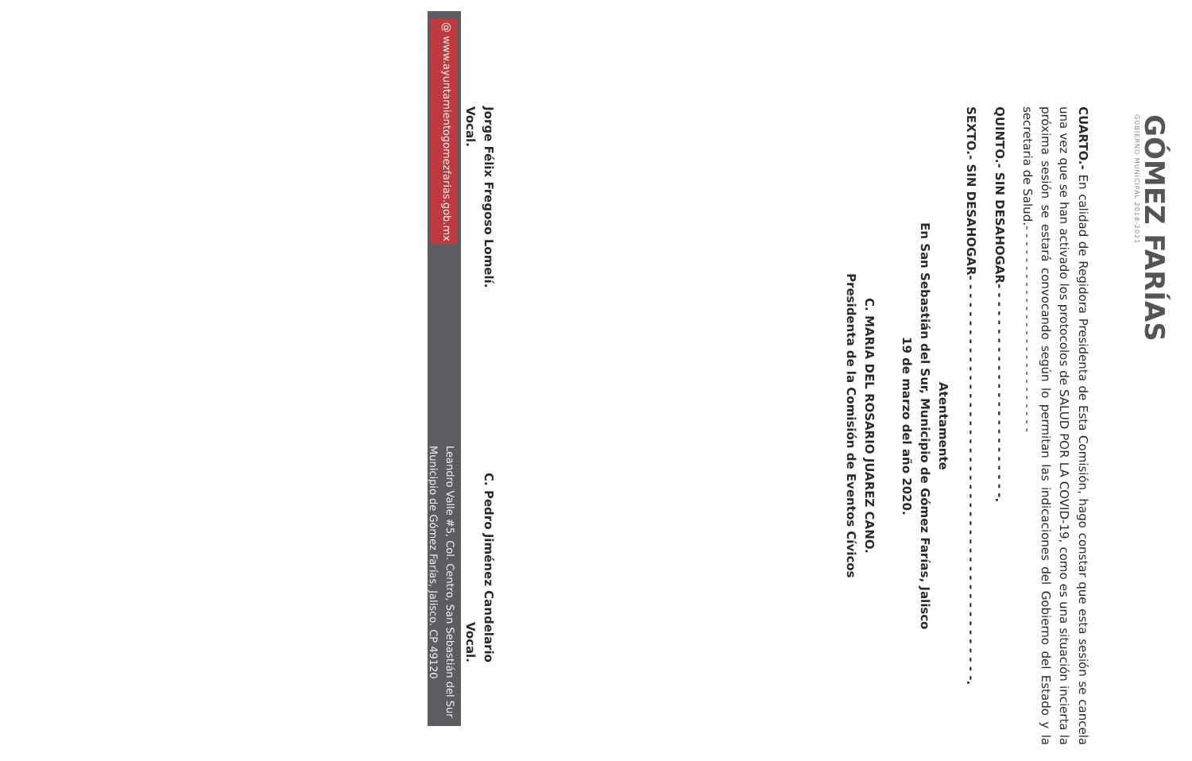GÓMEZ FARÍAS
GOBIERNO MUNICIPAL 2018-2021
CUARTO.- En calidad de Regidora Presidenta de Esta Comisión, hago constar que esta sesión se cancela una vez que se han activado los protocolos de SALUD POR LA COVID-19, como es una situación incierta la próxima sesión se estará convocando según lo permitan las indicaciones del Gobierno del Estado y la secretaria de Salud.- - - - - - - - - - - - - - - - - - - - - - - - - -
QUINTO.- SIN DESAHOGAR- - - - - - - - - - - - - - - - - - - - - - - -.
SEXTO.- SIN DESAHOGAR- - - - - - - - - - - - - - - - - - - - - - - - - - - - - - - - - - - - - - - - - - - - -.
Atentamente
En San Sebastián del Sur, Municipio de Gómez Farías, Jalisco
19 de marzo del año 2020.
C. MARIA DEL ROSARIO JUAREZ CANO.
Presidenta de la Comisión de Eventos Cívicos
Jorge Félix Fregoso Lomelí.
Vocal.
C. Pedro Jiménez Candelario
Vocal.
@ www.ayuntamientogomezfarias.gob.mx
Leandro Valle #5, Col. Centro, San Sebastián del Sur
Municipio de Gómez Farías, Jalisco. CP 49120